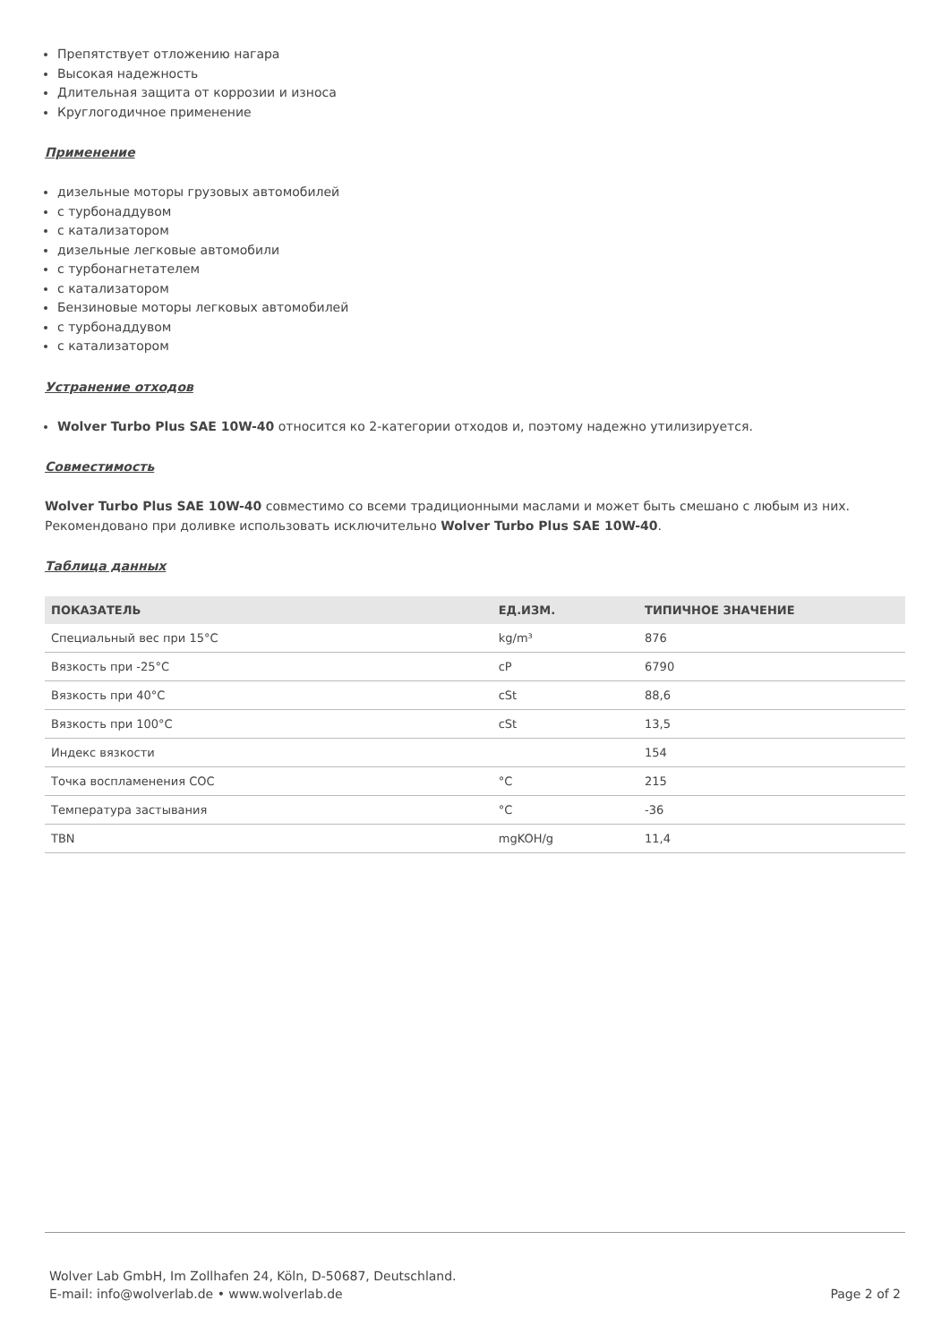Препятствует отложению нагара
Высокая надежность
Длительная защита от коррозии и износа
Круглогодичное применение
Применение
дизельные моторы грузовых автомобилей
с турбонаддувом
с катализатором
дизельные легковые автомобили
с турбонагнетателем
с катализатором
Бензиновые моторы легковых автомобилей
с турбонаддувом
с катализатором
Устранение отходов
Wolver Turbo Plus SAE 10W-40 относится ко 2-категории отходов и, поэтому надежно утилизируется.
Совместимость
Wolver Turbo Plus SAE 10W-40 совместимо со всеми традиционными маслами и может быть смешано с любым из них. Рекомендовано при доливке использовать исключительно Wolver Turbo Plus SAE 10W-40.
Таблица данных
| ПОКАЗАТЕЛЬ | ЕД.ИЗМ. | ТИПИЧНОЕ ЗНАЧЕНИЕ |
| --- | --- | --- |
| Специальный вес при 15°C | kg/m³ | 876 |
| Вязкость при -25°C | cP | 6790 |
| Вязкость при 40°C | cSt | 88,6 |
| Вязкость при 100°C | cSt | 13,5 |
| Индекс вязкости | | 154 |
| Точка воспламенения COC | °C | 215 |
| Температура застывания | °C | -36 |
| TBN | mgKOH/g | 11,4 |
Wolver Lab GmbH, Im Zollhafen 24, Köln, D-50687, Deutschland.
E-mail: info@wolverlab.de • www.wolverlab.de
Page 2 of 2